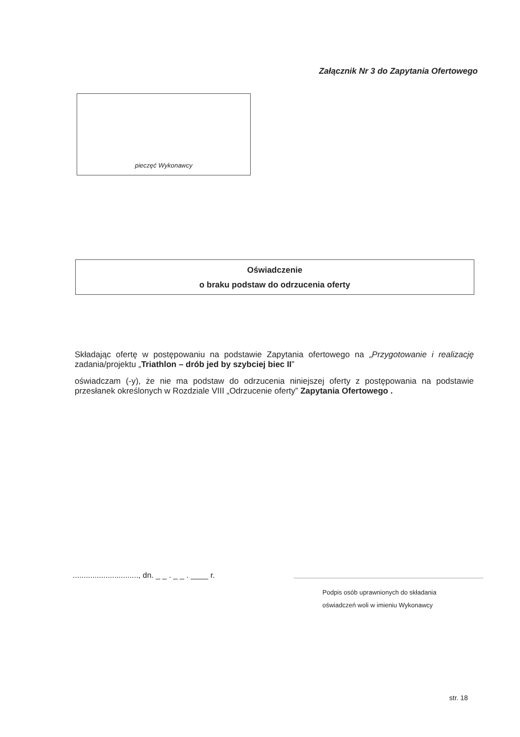Załącznik Nr 3 do Zapytania Ofertowego
pieczęć Wykonawcy
Oświadczenie
o braku podstaw do odrzucenia oferty
Składając ofertę w postępowaniu na podstawie Zapytania ofertowego na „Przygotowanie i realizację zadania/projektu „Triathlon – drób jed by szybciej biec II”
oświadczam (-y), że nie ma podstaw do odrzucenia niniejszej oferty z postępowania na podstawie przesłanek określonych w Rozdziale VIII „Odrzucenie oferty” Zapytania Ofertowego .
.............................., dn. _ _ . _ _ . ____ r.
Podpis osób uprawnionych do składania
oświadczeń woli w imieniu Wykonawcy
str. 18